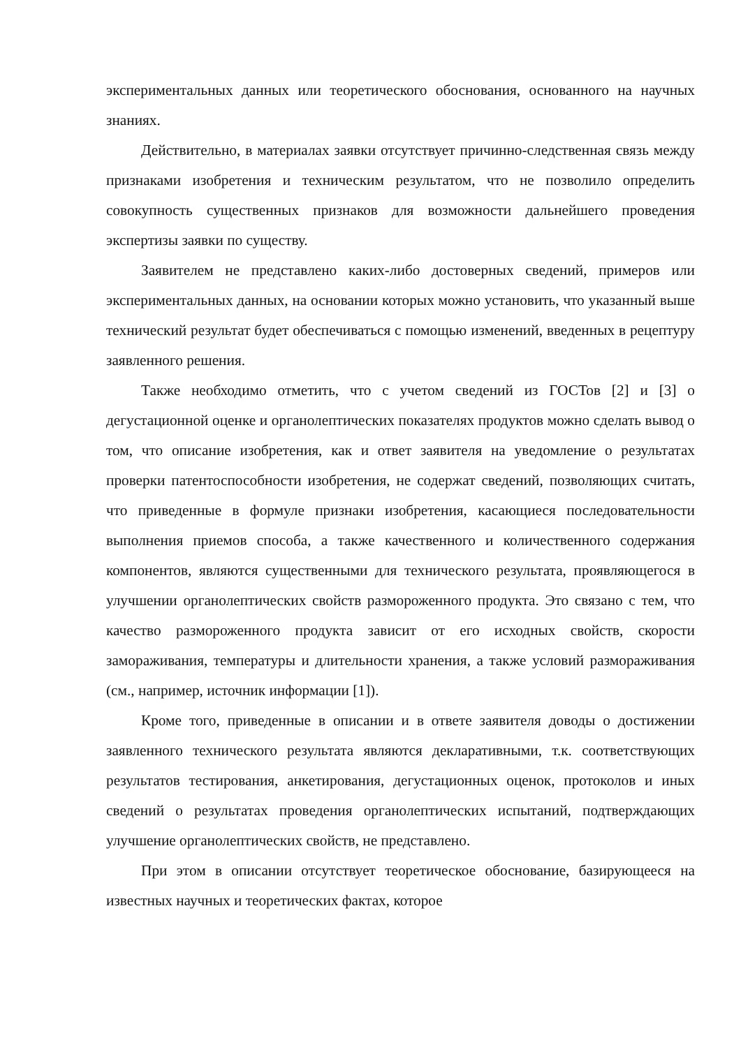экспериментальных данных или теоретического обоснования, основанного на научных знаниях.
Действительно, в материалах заявки отсутствует причинно-следственная связь между признаками изобретения и техническим результатом, что не позволило определить совокупность существенных признаков для возможности дальнейшего проведения экспертизы заявки по существу.
Заявителем не представлено каких-либо достоверных сведений, примеров или экспериментальных данных, на основании которых можно установить, что указанный выше технический результат будет обеспечиваться с помощью изменений, введенных в рецептуру заявленного решения.
Также необходимо отметить, что с учетом сведений из ГОСТов [2] и [3] о дегустационной оценке и органолептических показателях продуктов можно сделать вывод о том, что описание изобретения, как и ответ заявителя на уведомление о результатах проверки патентоспособности изобретения, не содержат сведений, позволяющих считать, что приведенные в формуле признаки изобретения, касающиеся последовательности выполнения приемов способа, а также качественного и количественного содержания компонентов, являются существенными для технического результата, проявляющегося в улучшении органолептических свойств размороженного продукта. Это связано с тем, что качество размороженного продукта зависит от его исходных свойств, скорости замораживания, температуры и длительности хранения, а также условий размораживания (см., например, источник информации [1]).
Кроме того, приведенные в описании и в ответе заявителя доводы о достижении заявленного технического результата являются декларативными, т.к. соответствующих результатов тестирования, анкетирования, дегустационных оценок, протоколов и иных сведений о результатах проведения органолептических испытаний, подтверждающих улучшение органолептических свойств, не представлено.
При этом в описании отсутствует теоретическое обоснование, базирующееся на известных научных и теоретических фактах, которое